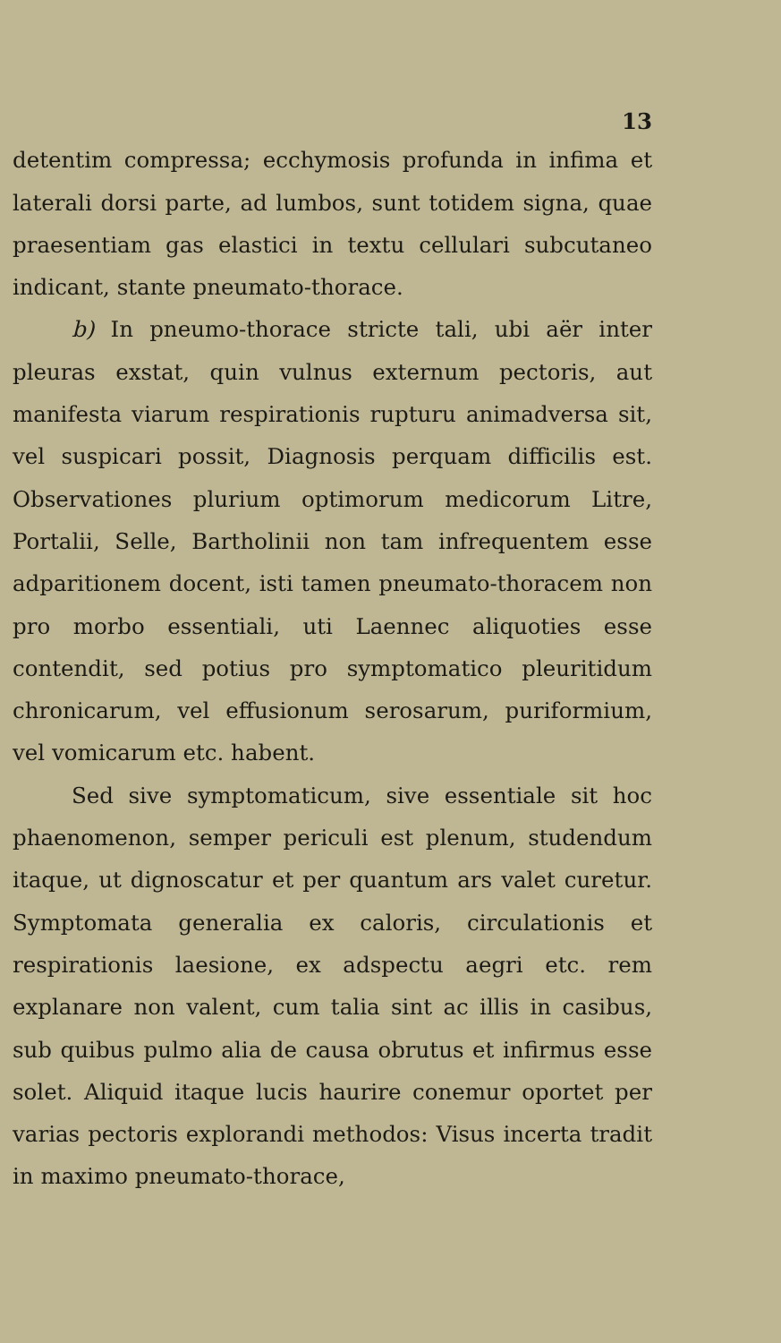13
detentim compressa; ecchymosis profunda in infima et laterali dorsi parte, ad lumbos, sunt totidem signa, quae praesentiam gas elastici in textu cellulari subcutaneo indicant, stante pneumato-thorace.
b) In pneumo-thorace stricte tali, ubi aër inter pleuras exstat, quin vulnus externum pectoris, aut manifesta viarum respirationis rupturu animadversa sit, vel suspicari possit, Diagnosis perquam difficilis est. Observationes plurium optimorum medicorum Litre, Portalii, Selle, Bartholinii non tam infrequentem esse adparitionem docent, isti tamen pneumato-thoracem non pro morbo essentiali, uti Laennec aliquoties esse contendit, sed potius pro symptomatico pleuritidum chronicarum, vel effusionum serosarum, puriformium, vel vomicarum etc. habent.
Sed sive symptomaticum, sive essentiale sit hoc phaenomenon, semper periculi est plenum, studendum itaque, ut dignoscatur et per quantum ars valet curetur. Symptomata generalia ex caloris, circulationis et respirationis laesione, ex adspectu aegri etc. rem explanare non valent, cum talia sint ac illis in casibus, sub quibus pulmo alia de causa obrutus et infirmus esse solet. Aliquid itaque lucis haurire conemur oportet per varias pectoris explorandi methodos: Visus incerta tradit in maximo pneumato-thorace,